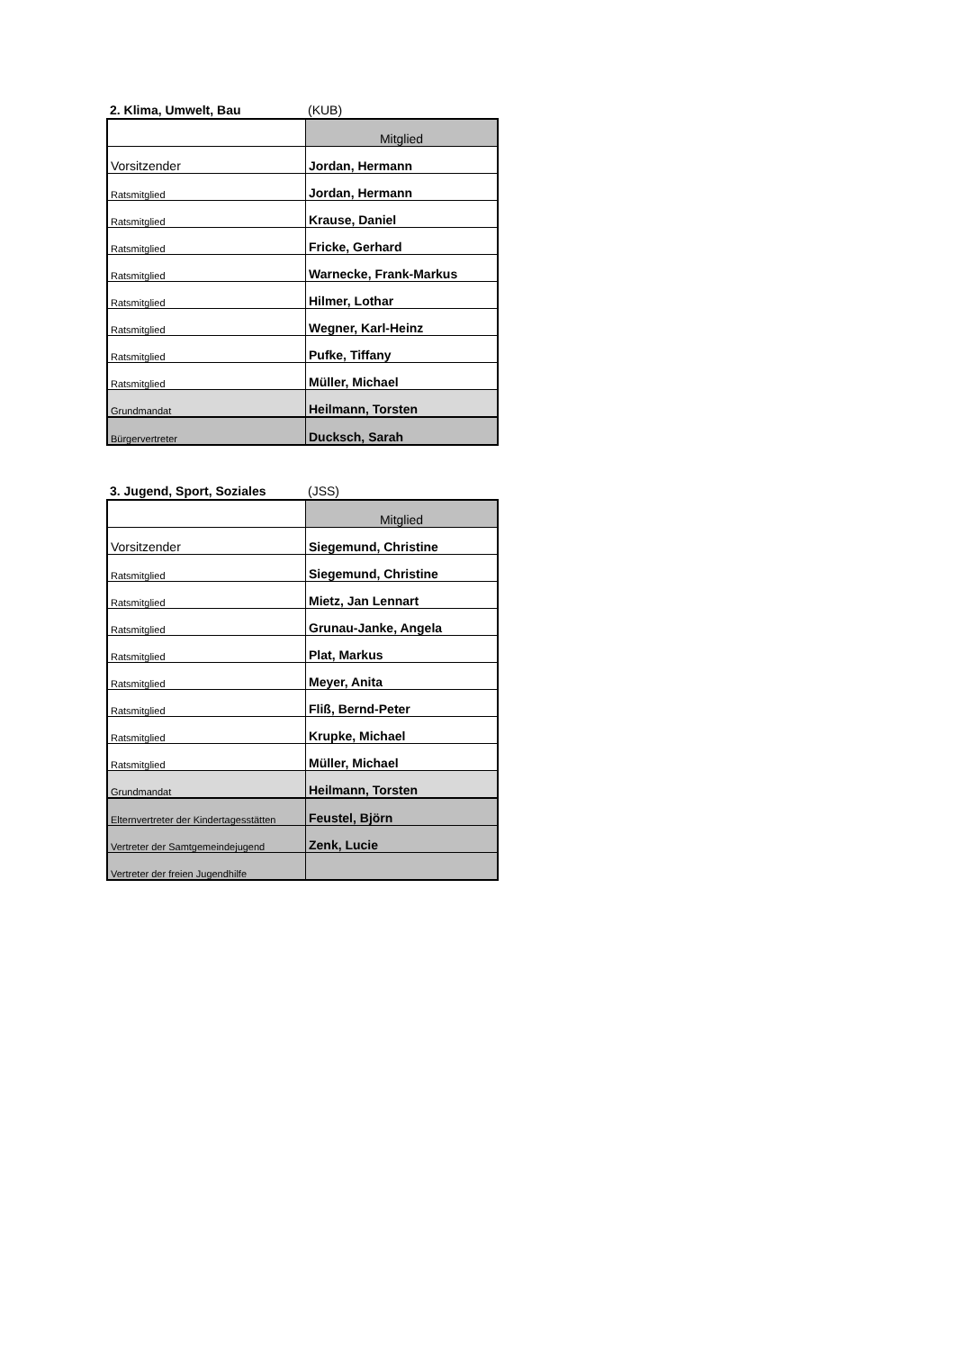2. Klima, Umwelt, Bau (KUB)
| | Mitglied |
| Vorsitzender | Jordan, Hermann |
| Ratsmitglied | Jordan, Hermann |
| Ratsmitglied | Krause, Daniel |
| Ratsmitglied | Fricke, Gerhard |
| Ratsmitglied | Warnecke, Frank-Markus |
| Ratsmitglied | Hilmer, Lothar |
| Ratsmitglied | Wegner, Karl-Heinz |
| Ratsmitglied | Pufke, Tiffany |
| Ratsmitglied | Müller, Michael |
| Grundmandat | Heilmann, Torsten |
| Bürgervertreter | Ducksch, Sarah |
3. Jugend, Sport, Soziales (JSS)
| | Mitglied |
| Vorsitzender | Siegemund, Christine |
| Ratsmitglied | Siegemund, Christine |
| Ratsmitglied | Mietz, Jan Lennart |
| Ratsmitglied | Grunau-Janke, Angela |
| Ratsmitglied | Plat, Markus |
| Ratsmitglied | Meyer, Anita |
| Ratsmitglied | Fliß, Bernd-Peter |
| Ratsmitglied | Krupke, Michael |
| Ratsmitglied | Müller, Michael |
| Grundmandat | Heilmann, Torsten |
| Elternvertreter der Kindertagesstätten | Feustel, Björn |
| Vertreter der Samtgemeindejugend | Zenk, Lucie |
| Vertreter der freien Jugendhilfe | |